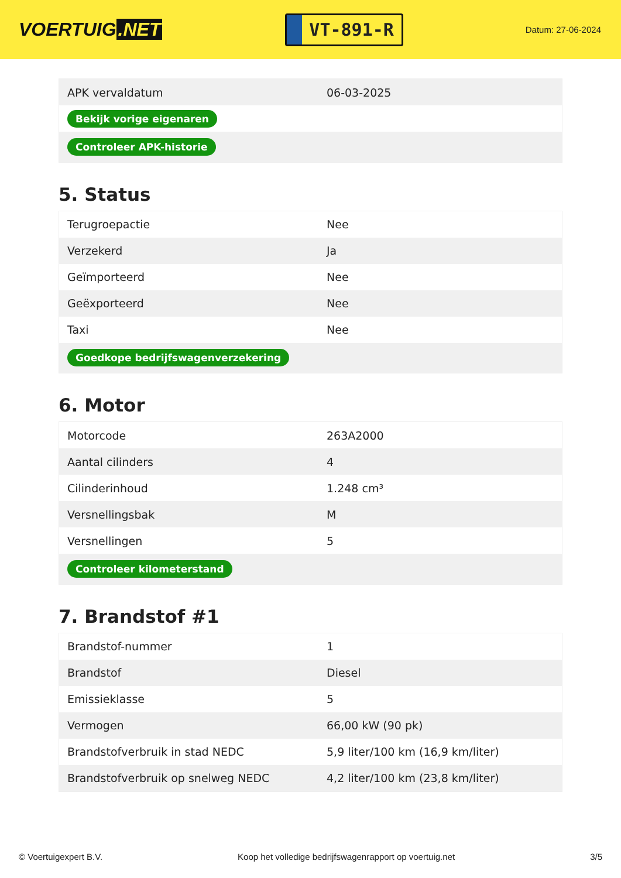VOERTUIG.NET
VT-891-R
Datum: 27-06-2024
| APK vervaldatum | 06-03-2025 |
| Bekijk vorige eigenaren | |
| Controleer APK-historie | |
5. Status
| Terugroepactie | Nee |
| Verzekerd | Ja |
| Geïmporteerd | Nee |
| Geëxporteerd | Nee |
| Taxi | Nee |
| Goedkope bedrijfswagenverzekering | |
6. Motor
| Motorcode | 263A2000 |
| Aantal cilinders | 4 |
| Cilinderinhoud | 1.248 cm³ |
| Versnellingsbak | M |
| Versnellingen | 5 |
| Controleer kilometerstand | |
7. Brandstof #1
| Brandstof-nummer | 1 |
| Brandstof | Diesel |
| Emissieklasse | 5 |
| Vermogen | 66,00 kW (90 pk) |
| Brandstofverbruik in stad NEDC | 5,9 liter/100 km (16,9 km/liter) |
| Brandstofverbruik op snelweg NEDC | 4,2 liter/100 km (23,8 km/liter) |
© Voertuigexpert B.V. Koop het volledige bedrijfswagenrapport op voertuig.net 3/5